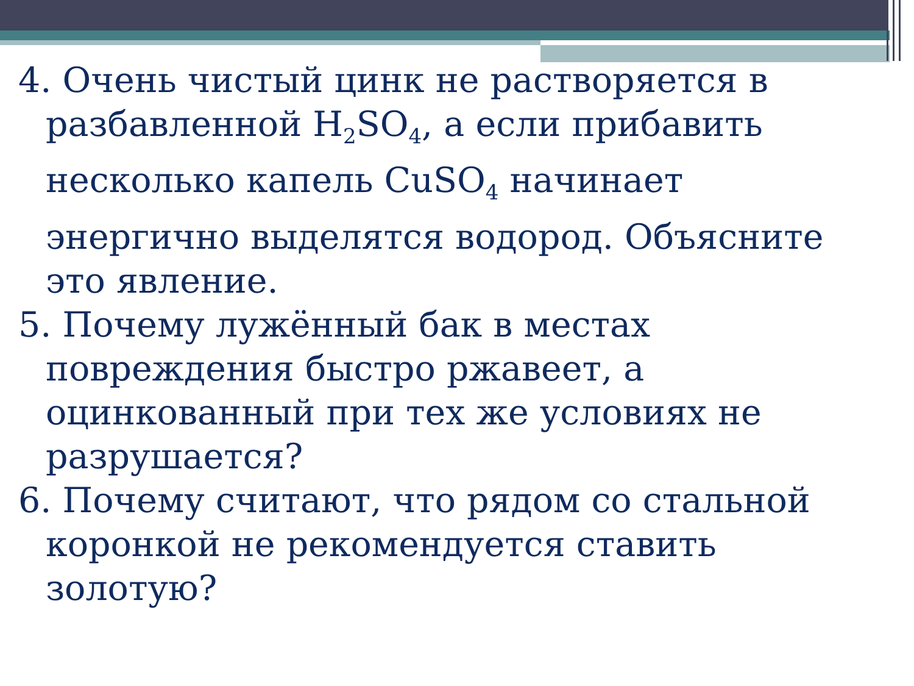4. Очень чистый цинк не растворяется в разбавленной H<sub>2</sub>SO<sub>4</sub>, а если прибавить несколько капель CuSO<sub>4</sub> начинает энергично выделятся водород. Объясните это явление.
5. Почему лужённый бак в местах повреждения быстро ржавеет, а оцинкованный при тех же условиях не разрушается?
6. Почему считают, что рядом со стальной коронкой не рекомендуется ставить золотую?